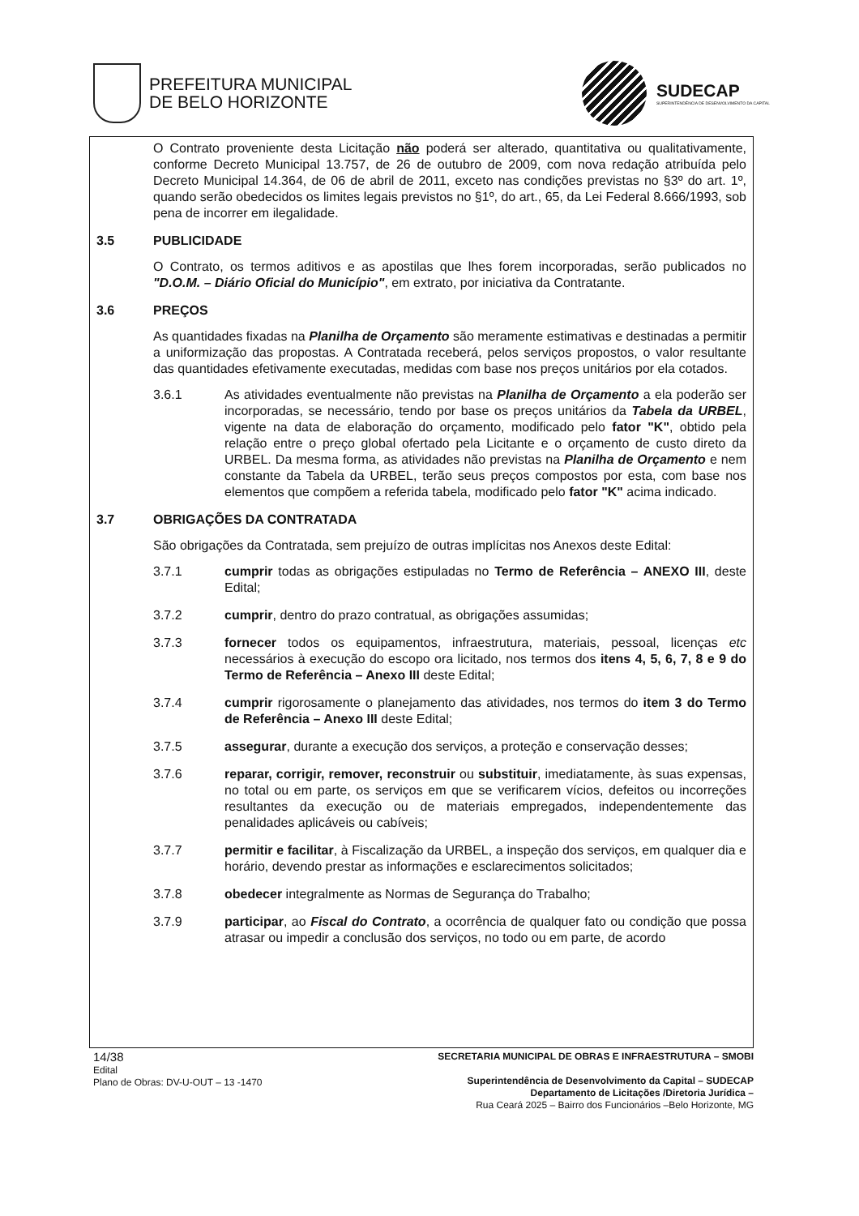PREFEITURA MUNICIPAL
DE BELO HORIZONTE
SUDECAP
SUPERINTENDÊNCIA DE DESENVOLVIMENTO DA CAPITAL
O Contrato proveniente desta Licitação não poderá ser alterado, quantitativa ou qualitativamente, conforme Decreto Municipal 13.757, de 26 de outubro de 2009, com nova redação atribuída pelo Decreto Municipal 14.364, de 06 de abril de 2011, exceto nas condições previstas no §3º do art. 1º, quando serão obedecidos os limites legais previstos no §1º, do art., 65, da Lei Federal 8.666/1993, sob pena de incorrer em ilegalidade.
3.5 PUBLICIDADE
O Contrato, os termos aditivos e as apostilas que lhes forem incorporadas, serão publicados no "D.O.M. – Diário Oficial do Município", em extrato, por iniciativa da Contratante.
3.6 PREÇOS
As quantidades fixadas na Planilha de Orçamento são meramente estimativas e destinadas a permitir a uniformização das propostas. A Contratada receberá, pelos serviços propostos, o valor resultante das quantidades efetivamente executadas, medidas com base nos preços unitários por ela cotados.
3.6.1 As atividades eventualmente não previstas na Planilha de Orçamento a ela poderão ser incorporadas, se necessário, tendo por base os preços unitários da Tabela da URBEL, vigente na data de elaboração do orçamento, modificado pelo fator "K", obtido pela relação entre o preço global ofertado pela Licitante e o orçamento de custo direto da URBEL. Da mesma forma, as atividades não previstas na Planilha de Orçamento e nem constante da Tabela da URBEL, terão seus preços compostos por esta, com base nos elementos que compõem a referida tabela, modificado pelo fator "K" acima indicado.
3.7 OBRIGAÇÕES DA CONTRATADA
São obrigações da Contratada, sem prejuízo de outras implícitas nos Anexos deste Edital:
3.7.1 cumprir todas as obrigações estipuladas no Termo de Referência – ANEXO III, deste Edital;
3.7.2 cumprir, dentro do prazo contratual, as obrigações assumidas;
3.7.3 fornecer todos os equipamentos, infraestrutura, materiais, pessoal, licenças etc necessários à execução do escopo ora licitado, nos termos dos itens 4, 5, 6, 7, 8 e 9 do Termo de Referência – Anexo III deste Edital;
3.7.4 cumprir rigorosamente o planejamento das atividades, nos termos do item 3 do Termo de Referência – Anexo III deste Edital;
3.7.5 assegurar, durante a execução dos serviços, a proteção e conservação desses;
3.7.6 reparar, corrigir, remover, reconstruir ou substituir, imediatamente, às suas expensas, no total ou em parte, os serviços em que se verificarem vícios, defeitos ou incorreções resultantes da execução ou de materiais empregados, independentemente das penalidades aplicáveis ou cabíveis;
3.7.7 permitir e facilitar, à Fiscalização da URBEL, a inspeção dos serviços, em qualquer dia e horário, devendo prestar as informações e esclarecimentos solicitados;
3.7.8 obedecer integralmente as Normas de Segurança do Trabalho;
3.7.9 participar, ao Fiscal do Contrato, a ocorrência de qualquer fato ou condição que possa atrasar ou impedir a conclusão dos serviços, no todo ou em parte, de acordo
14/38
Edital
Plano de Obras: DV-U-OUT – 13 -1470
SECRETARIA MUNICIPAL DE OBRAS E INFRAESTRUTURA – SMOBI
Superintendência de Desenvolvimento da Capital – SUDECAP
Departamento de Licitações /Diretoria Jurídica –
Rua Ceará 2025 – Bairro dos Funcionários –Belo Horizonte, MG